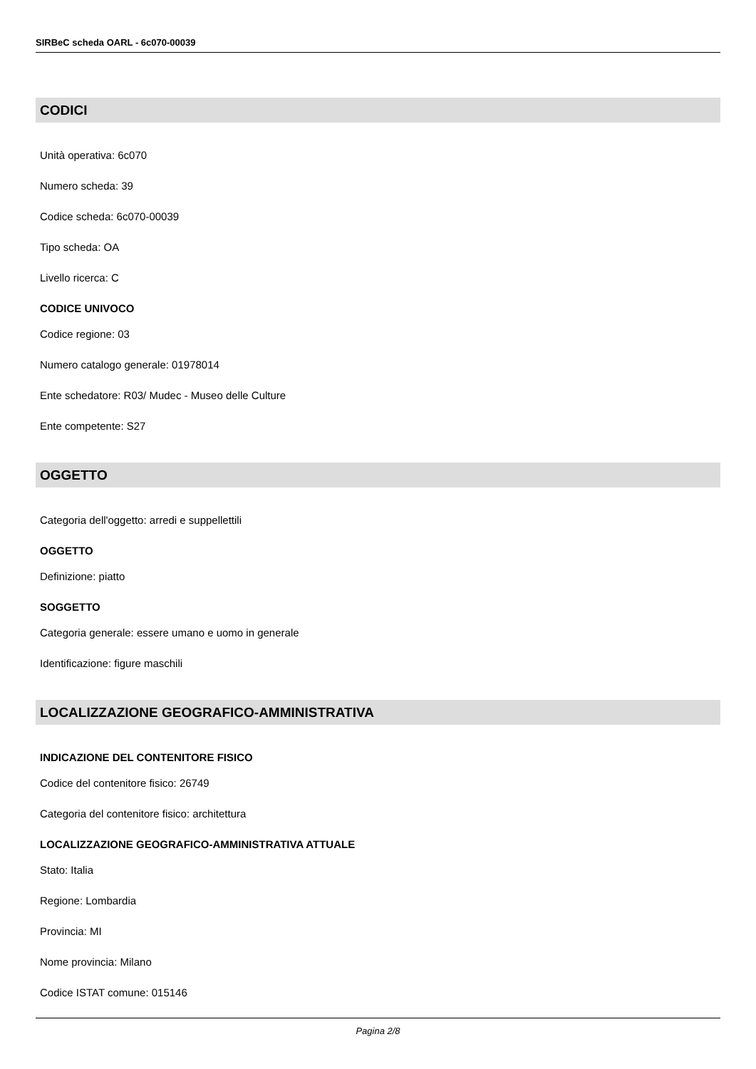SIRBeC scheda OARL - 6c070-00039
CODICI
Unità operativa: 6c070
Numero scheda: 39
Codice scheda: 6c070-00039
Tipo scheda: OA
Livello ricerca: C
CODICE UNIVOCO
Codice regione: 03
Numero catalogo generale: 01978014
Ente schedatore: R03/ Mudec - Museo delle Culture
Ente competente: S27
OGGETTO
Categoria dell'oggetto: arredi e suppellettili
OGGETTO
Definizione: piatto
SOGGETTO
Categoria generale: essere umano e uomo in generale
Identificazione: figure maschili
LOCALIZZAZIONE GEOGRAFICO-AMMINISTRATIVA
INDICAZIONE DEL CONTENITORE FISICO
Codice del contenitore fisico: 26749
Categoria del contenitore fisico: architettura
LOCALIZZAZIONE GEOGRAFICO-AMMINISTRATIVA ATTUALE
Stato: Italia
Regione: Lombardia
Provincia: MI
Nome provincia: Milano
Codice ISTAT comune: 015146
Pagina 2/8